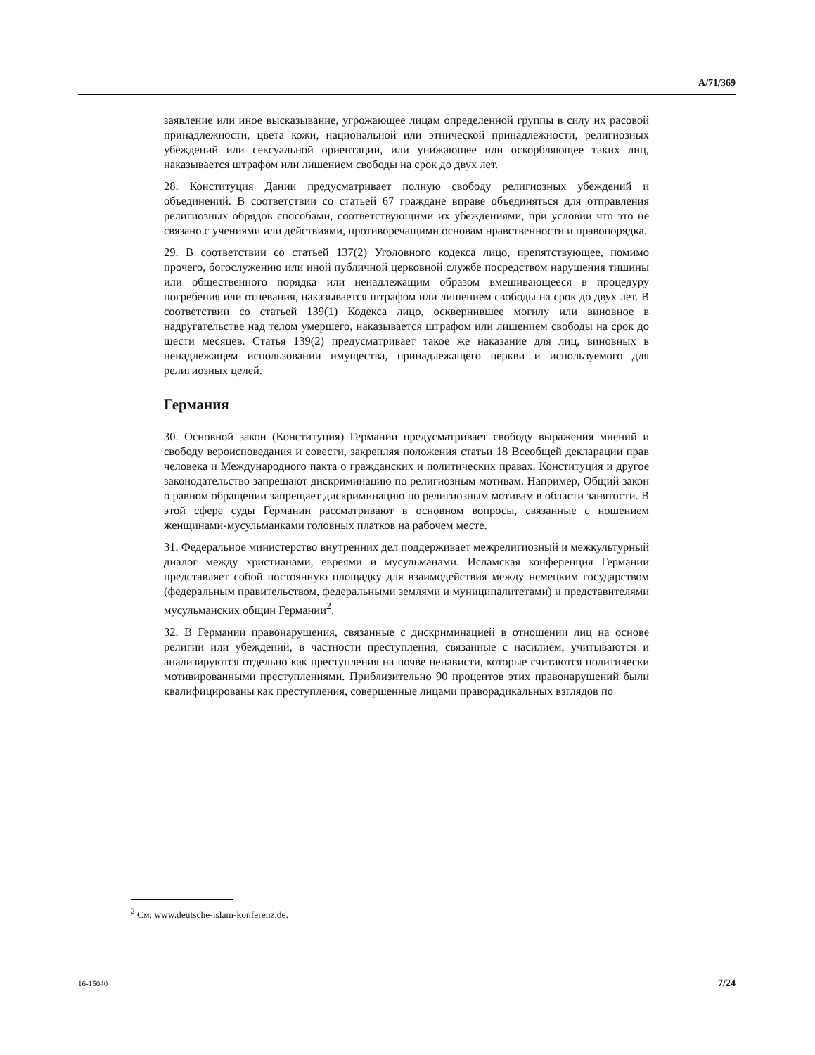A/71/369
заявление или иное высказывание, угрожающее лицам определенной группы в силу их расовой принадлежности, цвета кожи, национальной или этнической принадлежности, религиозных убеждений или сексуальной ориентации, или унижающее или оскорбляющее таких лиц, наказывается штрафом или лишением свободы на срок до двух лет.
28. Конституция Дании предусматривает полную свободу религиозных убеждений и объединений. В соответствии со статьей 67 граждане вправе объединяться для отправления религиозных обрядов способами, соответствующими их убеждениями, при условии что это не связано с учениями или действиями, противоречащими основам нравственности и правопорядка.
29. В соответствии со статьей 137(2) Уголовного кодекса лицо, препятствующее, помимо прочего, богослужению или иной публичной церковной службе посредством нарушения тишины или общественного порядка или ненадлежащим образом вмешивающееся в процедуру погребения или отпевания, наказывается штрафом или лишением свободы на срок до двух лет. В соответствии со статьей 139(1) Кодекса лицо, осквернившее могилу или виновное в надругательстве над телом умершего, наказывается штрафом или лишением свободы на срок до шести месяцев. Статья 139(2) предусматривает такое же наказание для лиц, виновных в ненадлежащем использовании имущества, принадлежащего церкви и используемого для религиозных целей.
Германия
30. Основной закон (Конституция) Германии предусматривает свободу выражения мнений и свободу вероисповедания и совести, закрепляя положения статьи 18 Всеобщей декларации прав человека и Международного пакта о гражданских и политических правах. Конституция и другое законодательство запрещают дискриминацию по религиозным мотивам. Например, Общий закон о равном обращении запрещает дискриминацию по религиозным мотивам в области занятости. В этой сфере суды Германии рассматривают в основном вопросы, связанные с ношением женщинами-мусульманками головных платков на рабочем месте.
31. Федеральное министерство внутренних дел поддерживает межрелигиозный и межкультурный диалог между христианами, евреями и мусульманами. Исламская конференция Германии представляет собой постоянную площадку для взаимодействия между немецким государством (федеральным правительством, федеральными землями и муниципалитетами) и представителями мусульманских общин Германии<sup>2</sup>.
32. В Германии правонарушения, связанные с дискриминацией в отношении лиц на основе религии или убеждений, в частности преступления, связанные с насилием, учитываются и анализируются отдельно как преступления на почве ненависти, которые считаются политически мотивированными преступлениями. Приблизительно 90 процентов этих правонарушений были квалифицированы как преступления, совершенные лицами праворадикальных взглядов по
<sup>2</sup> См. www.deutsche-islam-konferenz.de.
16-15040 7/24